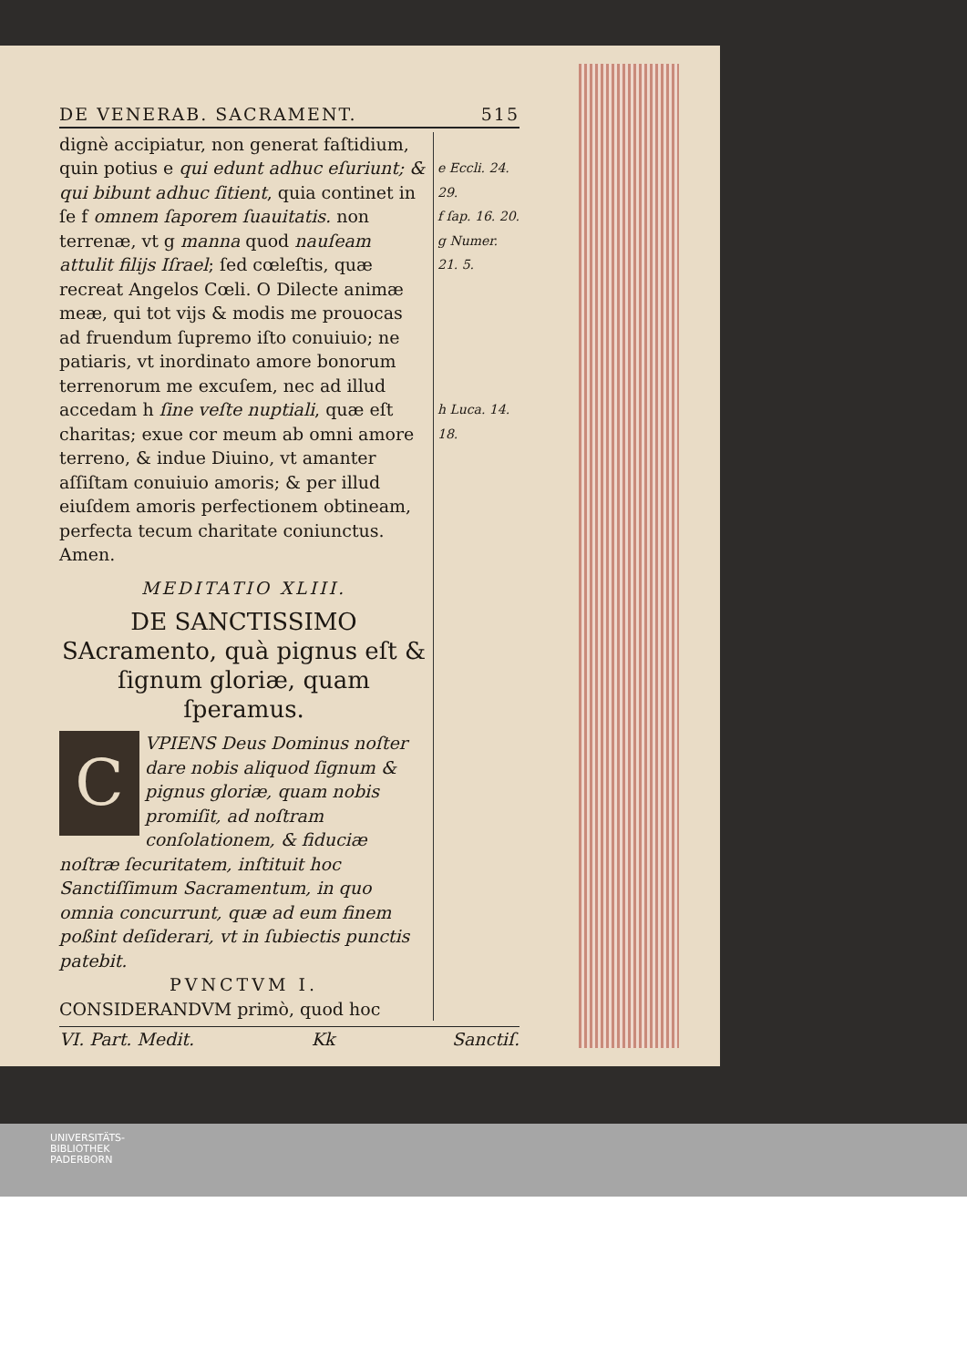DE VENERAB. SACRAMENT. 515
dignè accipiatur, non generat faſtidium, quin potius e qui edunt adhuc eſuriunt; & qui bibunt adhuc ſitient, quia continet in ſe f omnem ſaporem ſuauitatis. non terrenæ, vt g manna quod nauſeam attulit filijs Iſrael; ſed cœleſtis, quæ recreat Angelos Cœli. O Dilecte animæ meæ, qui tot vijs & modis me prouocas ad fruendum ſupremo iſto conuiuio; ne patiaris, vt inordinato amore bonorum terrenorum me excuſem, nec ad illud accedam h ſine veſte nuptiali, quæ eſt charitas; exue cor meum ab omni amore terreno, & indue Diuino, vt amanter aſſiſtam conuiuio amoris; & per illud eiuſdem amoris perfectionem obtineam, perfecta tecum charitate coniunctus. Amen.
MEDITATIO XLIII.
DE SANCTISSIMO SAcramento, quà pignus eſt & ſignum gloriæ, quam ſperamus.
C
VPIENS Deus Dominus noſter dare nobis aliquod ſignum & pignus gloriæ, quam nobis promiſit, ad noſtram conſolationem, & fiduciæ noſtræ ſecuritatem, inſtituit hoc Sanctiſſimum Sacramentum, in quo omnia concurrunt, quæ ad eum finem poßint deſiderari, vt in ſubiectis punctis patebit.
PVNCTVM I.
CONSIDERANDVM primò, quod hoc
e Eccli. 24. 29.
f ſap. 16. 20.
g Numer. 21. 5.
h Luca. 14. 18.
VI. Part. Medit. Kk Sanctiſ.
UNIVERSITÄTS-
BIBLIOTHEK
PADERBORN